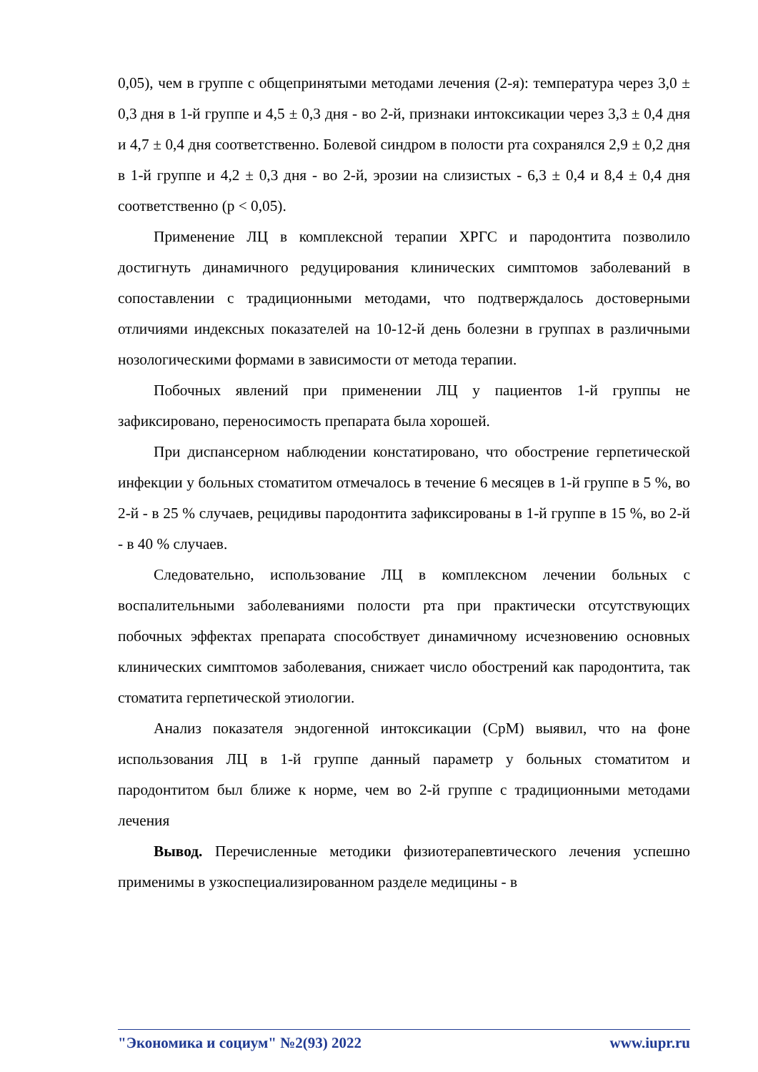0,05), чем в группе с общепринятыми методами лечения (2-я): температура через 3,0 ± 0,3 дня в 1-й группе и 4,5 ± 0,3 дня - во 2-й, признаки интоксикации через 3,3 ± 0,4 дня и 4,7 ± 0,4 дня соответственно. Болевой синдром в полости рта сохранялся 2,9 ± 0,2 дня в 1-й группе и 4,2 ± 0,3 дня - во 2-й, эрозии на слизистых - 6,3 ± 0,4 и 8,4 ± 0,4 дня соответственно (p < 0,05).
Применение ЛЦ в комплексной терапии ХРГС и пародонтита позволило достигнуть динамичного редуцирования клинических симптомов заболеваний в сопоставлении с традиционными методами, что подтверждалось достоверными отличиями индексных показателей на 10-12-й день болезни в группах в различными нозологическими формами в зависимости от метода терапии.
Побочных явлений при применении ЛЦ у пациентов 1-й группы не зафиксировано, переносимость препарата была хорошей.
При диспансерном наблюдении констатировано, что обострение герпетической инфекции у больных стоматитом отмечалось в течение 6 месяцев в 1-й группе в 5 %, во 2-й - в 25 % случаев, рецидивы пародонтита зафиксированы в 1-й группе в 15 %, во 2-й - в 40 % случаев.
Следовательно, использование ЛЦ в комплексном лечении больных с воспалительными заболеваниями полости рта при практически отсутствующих побочных эффектах препарата способствует динамичному исчезновению основных клинических симптомов заболевания, снижает число обострений как пародонтита, так стоматита герпетической этиологии.
Анализ показателя эндогенной интоксикации (СрМ) выявил, что на фоне использования ЛЦ в 1-й группе данный параметр у больных стоматитом и пародонтитом был ближе к норме, чем во 2-й группе с традиционными методами лечения
Вывод. Перечисленные методики физиотерапевтического лечения успешно применимы в узкоспециализированном разделе медицины - в
"Экономика и социум" №2(93) 2022 www.iupr.ru